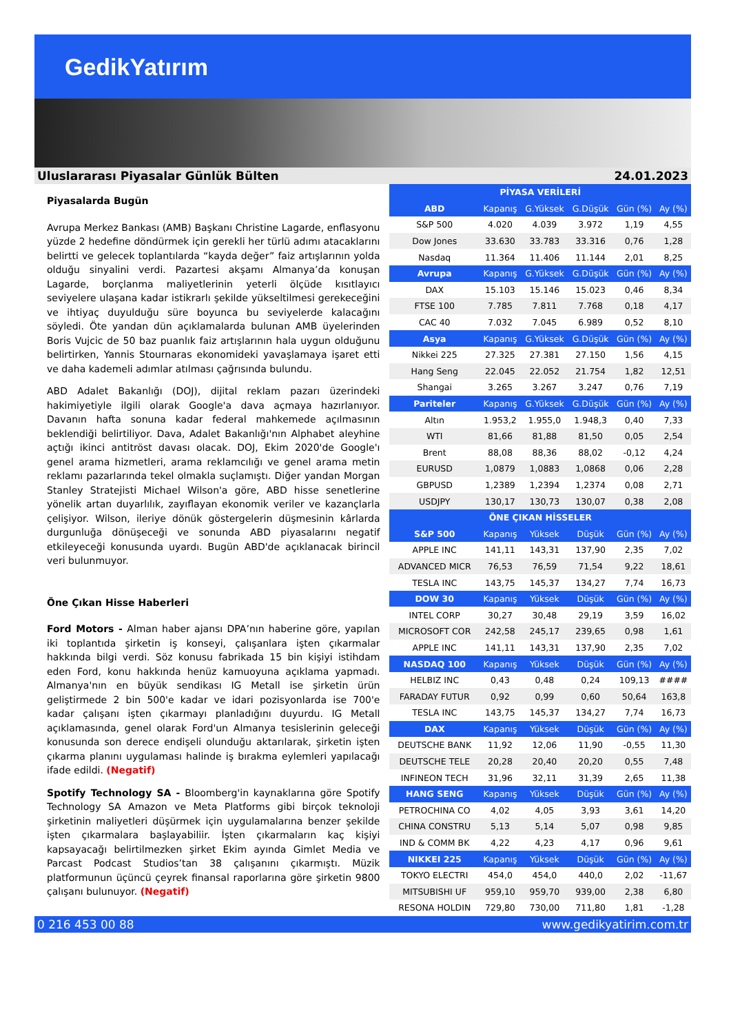GedikYatırım
Uluslararası Piyasalar Günlük Bülten 24.01.2023
Piyasalarda Bugün
Avrupa Merkez Bankası (AMB) Başkanı Christine Lagarde, enflasyonu yüzde 2 hedefine döndürmek için gerekli her türlü adımı atacaklarını belirtti ve gelecek toplantılarda “kayda değer” faiz artışlarının yolda olduğu sinyalini verdi. Pazartesi akşamı Almanya’da konuşan Lagarde, borçlanma maliyetlerinin yeterli ölçüde kısıtlayıcı seviyelere ulaşana kadar istikrarlı şekilde yükseltilmesi gerekeceğini ve ihtiyaç duyulduğu süre boyunca bu seviyelerde kalacağını söyledi. Öte yandan dün açıklamalarda bulunan AMB üyelerinden Boris Vujcic de 50 baz puanlık faiz artışlarının hala uygun olduğunu belirtirken, Yannis Stournaras ekonomideki yavaşlamaya işaret etti ve daha kademeli adımlar atılması çağrısında bulundu.
ABD Adalet Bakanlığı (DOJ), dijital reklam pazarı üzerindeki hakimiyetiyle ilgili olarak Google'a dava açmaya hazırlanıyor. Davanın hafta sonuna kadar federal mahkemede açılmasının beklendiği belirtiliyor. Dava, Adalet Bakanlığı'nın Alphabet aleyhine açtığı ikinci antitröst davası olacak. DOJ, Ekim 2020'de Google'ı genel arama hizmetleri, arama reklamcılığı ve genel arama metin reklamı pazarlarında tekel olmakla suçlamıştı. Diğer yandan Morgan Stanley Stratejisti Michael Wilson'a göre, ABD hisse senetlerine yönelik artan duyarlılık, zayıflayan ekonomik veriler ve kazançlarla çelişiyor. Wilson, ileriye dönük göstergelerin düşmesinin kârlarda durgunluğa dönüşeceği ve sonunda ABD piyasalarını negatif etkileyeceği konusunda uyardı. Bugün ABD'de açıklanacak birincil veri bulunmuyor.
Öne Çıkan Hisse Haberleri
Ford Motors - Alman haber ajansı DPA’nın haberine göre, yapılan iki toplantıda şirketin iş konseyi, çalışanlara işten çıkarmalar hakkında bilgi verdi. Söz konusu fabrikada 15 bin kişiyi istihdam eden Ford, konu hakkında henüz kamuoyuna açıklama yapmadı. Almanya'nın en büyük sendikası IG Metall ise şirketin ürün geliştirmede 2 bin 500'e kadar ve idari pozisyonlarda ise 700'e kadar çalışanı işten çıkarmayı planladığını duyurdu. IG Metall açıklamasında, genel olarak Ford'un Almanya tesislerinin geleceği konusunda son derece endişeli olunduğu aktarılarak, şirketin işten çıkarma planını uygulaması halinde iş bırakma eylemleri yapılacağı ifade edildi. (Negatif)
Spotify Technology SA - Bloomberg'in kaynaklarına göre Spotify Technology SA Amazon ve Meta Platforms gibi birçok teknoloji şirketinin maliyetleri düşürmek için uygulamalarına benzer şekilde işten çıkarmalara başlayabiliir. İşten çıkarmaların kaç kişiyi kapsayacağı belirtilmezken şirket Ekim ayında Gimlet Media ve Parcast Podcast Studios’tan 38 çalışanını çıkarmıştı. Müzik platformunun üçüncü çeyrek finansal raporlarına göre şirketin 9800 çalışanı bulunuyor. (Negatif)
| PİYASA VERİLERİ | | | | | |
| --- | --- | --- | --- | --- | --- |
| ABD | Kapanış | G.Yüksek | G.Düşük | Gün (%) | Ay (%) |
| S&P 500 | 4.020 | 4.039 | 3.972 | 1,19 | 4,55 |
| Dow Jones | 33.630 | 33.783 | 33.316 | 0,76 | 1,28 |
| Nasdaq | 11.364 | 11.406 | 11.144 | 2,01 | 8,25 |
| Avrupa | Kapanış | G.Yüksek | G.Düşük | Gün (%) | Ay (%) |
| DAX | 15.103 | 15.146 | 15.023 | 0,46 | 8,34 |
| FTSE 100 | 7.785 | 7.811 | 7.768 | 0,18 | 4,17 |
| CAC 40 | 7.032 | 7.045 | 6.989 | 0,52 | 8,10 |
| Asya | Kapanış | G.Yüksek | G.Düşük | Gün (%) | Ay (%) |
| Nikkei 225 | 27.325 | 27.381 | 27.150 | 1,56 | 4,15 |
| Hang Seng | 22.045 | 22.052 | 21.754 | 1,82 | 12,51 |
| Shangai | 3.265 | 3.267 | 3.247 | 0,76 | 7,19 |
| Pariteler | Kapanış | G.Yüksek | G.Düşük | Gün (%) | Ay (%) |
| Altın | 1.953,2 | 1.955,0 | 1.948,3 | 0,40 | 7,33 |
| WTI | 81,66 | 81,88 | 81,50 | 0,05 | 2,54 |
| Brent | 88,08 | 88,36 | 88,02 | -0,12 | 4,24 |
| EURUSD | 1,0879 | 1,0883 | 1,0868 | 0,06 | 2,28 |
| GBPUSD | 1,2389 | 1,2394 | 1,2374 | 0,08 | 2,71 |
| USDJPY | 130,17 | 130,73 | 130,07 | 0,38 | 2,08 |
| ÖNE ÇIKAN HİSSELER | | | | | |
| S&P 500 | Kapanış | Yüksek | Düşük | Gün (%) | Ay (%) |
| APPLE INC | 141,11 | 143,31 | 137,90 | 2,35 | 7,02 |
| ADVANCED MICR | 76,53 | 76,59 | 71,54 | 9,22 | 18,61 |
| TESLA INC | 143,75 | 145,37 | 134,27 | 7,74 | 16,73 |
| DOW 30 | Kapanış | Yüksek | Düşük | Gün (%) | Ay (%) |
| INTEL CORP | 30,27 | 30,48 | 29,19 | 3,59 | 16,02 |
| MICROSOFT COR | 242,58 | 245,17 | 239,65 | 0,98 | 1,61 |
| APPLE INC | 141,11 | 143,31 | 137,90 | 2,35 | 7,02 |
| NASDAQ 100 | Kapanış | Yüksek | Düşük | Gün (%) | Ay (%) |
| HELBIZ INC | 0,43 | 0,48 | 0,24 | 109,13 | #### |
| FARADAY FUTUR | 0,92 | 0,99 | 0,60 | 50,64 | 163,8 |
| TESLA INC | 143,75 | 145,37 | 134,27 | 7,74 | 16,73 |
| DAX | Kapanış | Yüksek | Düşük | Gün (%) | Ay (%) |
| DEUTSCHE BANK | 11,92 | 12,06 | 11,90 | -0,55 | 11,30 |
| DEUTSCHE TELE | 20,28 | 20,40 | 20,20 | 0,55 | 7,48 |
| INFINEON TECH | 31,96 | 32,11 | 31,39 | 2,65 | 11,38 |
| HANG SENG | Kapanış | Yüksek | Düşük | Gün (%) | Ay (%) |
| PETROCHINA CO | 4,02 | 4,05 | 3,93 | 3,61 | 14,20 |
| CHINA CONSTRU | 5,13 | 5,14 | 5,07 | 0,98 | 9,85 |
| IND & COMM BK | 4,22 | 4,23 | 4,17 | 0,96 | 9,61 |
| NIKKEI 225 | Kapanış | Yüksek | Düşük | Gün (%) | Ay (%) |
| TOKYO ELECTRI | 454,0 | 454,0 | 440,0 | 2,02 | -11,67 |
| MITSUBISHI UF | 959,10 | 959,70 | 939,00 | 2,38 | 6,80 |
| RESONA HOLDIN | 729,80 | 730,00 | 711,80 | 1,81 | -1,28 |
0 216 453 00 88 www.gedikyatirim.com.tr